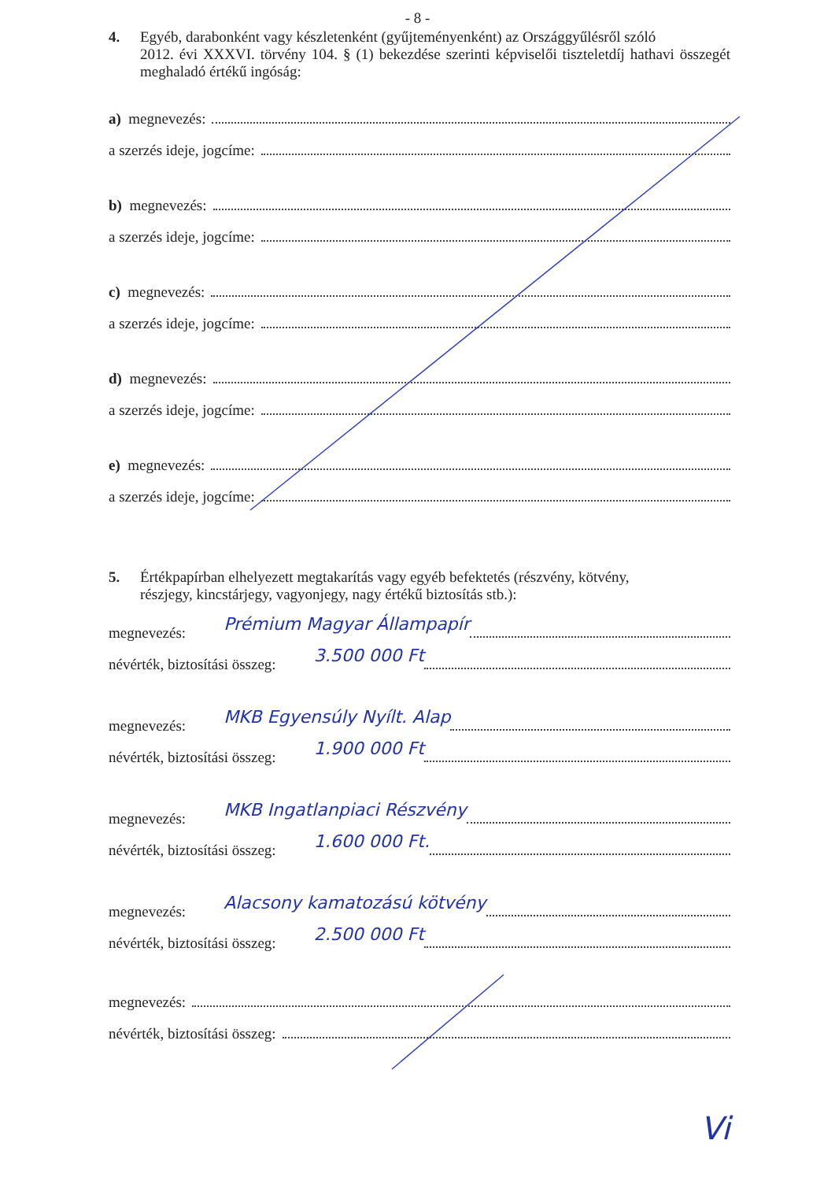- 8 -
4. Egyéb, darabonként vagy készletenként (gyűjteményenként) az Országgyűlésről szóló
2012. évi XXXVI. törvény 104. § (1) bekezdése szerinti képviselői tiszteletdíj hathavi összegét meghaladó értékű ingóság:
a) megnevezés:
a szerzés ideje, jogcíme:
b) megnevezés:
a szerzés ideje, jogcíme:
c) megnevezés:
a szerzés ideje, jogcíme:
d) megnevezés:
a szerzés ideje, jogcíme:
e) megnevezés:
a szerzés ideje, jogcíme:
5. Értékpapírban elhelyezett megtakarítás vagy egyéb befektetés (részvény, kötvény,
részjegy, kincstárjegy, vagyonjegy, nagy értékű biztosítás stb.):
megnevezés: Prémium Magyar Állampapír
névérték, biztosítási összeg: 3.500 000 Ft
megnevezés: MKB Egyensúly Nyílt. Alap
névérték, biztosítási összeg: 1.900 000 Ft
megnevezés: MKB Ingatlanpiaci Részvény
névérték, biztosítási összeg: 1.600 000 Ft.
megnevezés: Alacsony kamatozású kötvény
névérték, biztosítási összeg: 2.500 000 Ft
megnevezés:
névérték, biztosítási összeg:
Vi